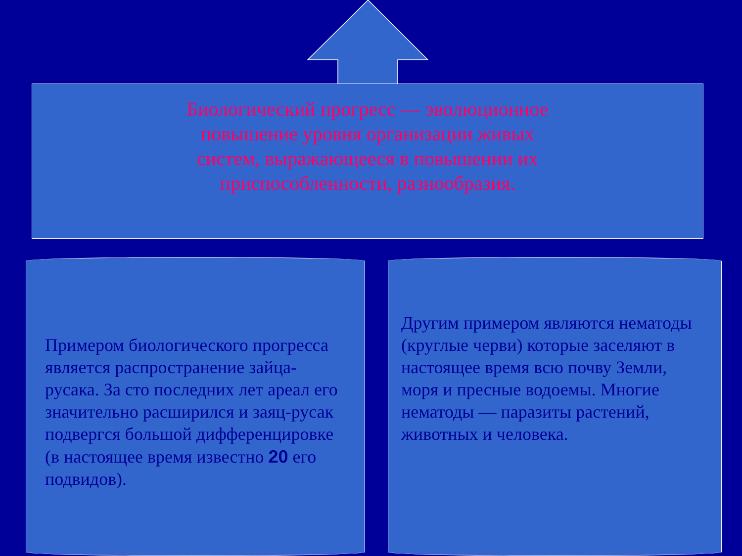Биологический прогресс — эволюционное повышение уровня организации живых систем, выражающееся в повышении их приспособленности, разнообразия.
Примером биологического прогресса является распространение зайца-русака. За сто последних лет ареал его значительно расширился и заяц-русак подвергся большой дифференцировке (в настоящее время известно 20 его подвидов).
Другим примером являются нематоды (круглые черви) которые заселяют в настоящее время всю почву Земли, моря и пресные водоемы. Многие нематоды — паразиты растений, животных и человека.